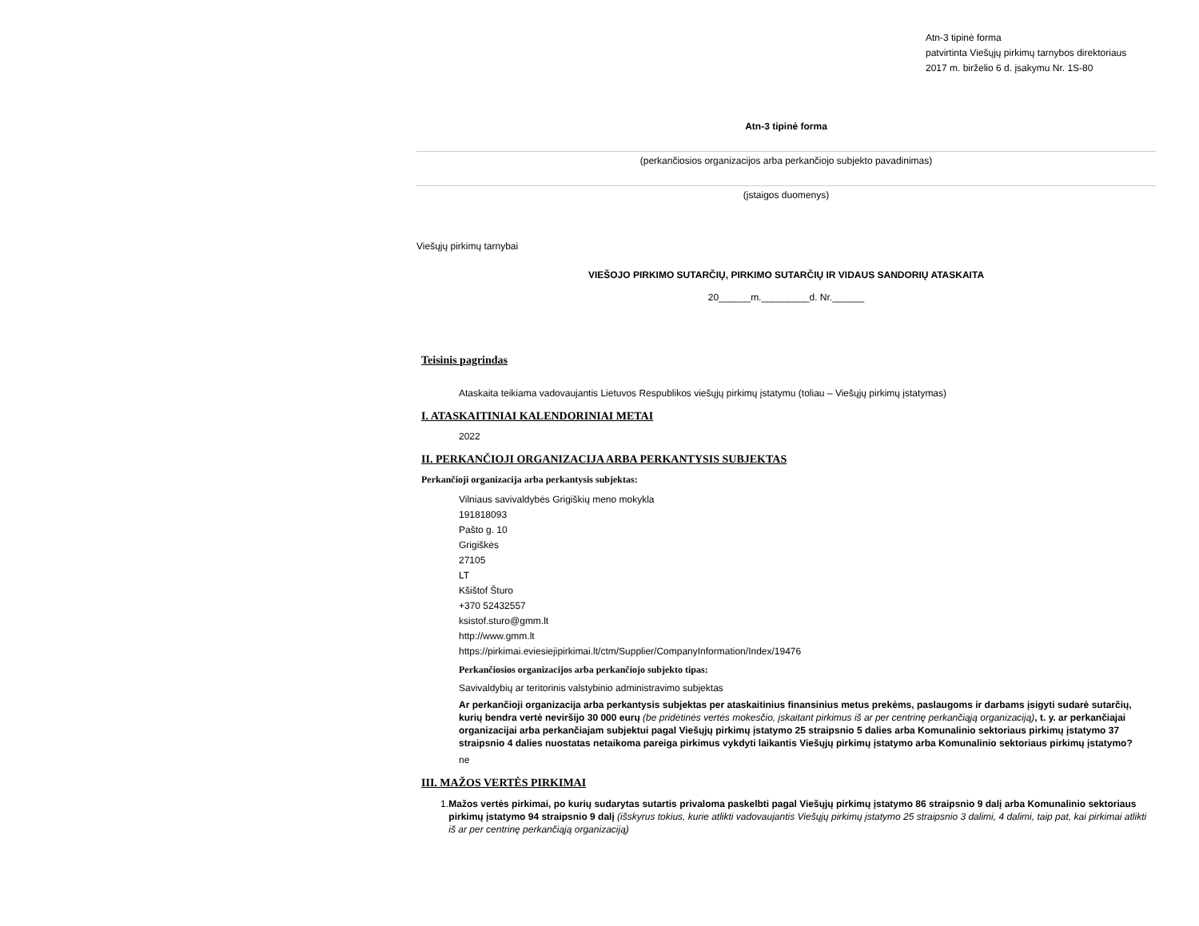Atn-3 tipinė forma
patvirtinta Viešųjų pirkimų tarnybos direktoriaus
2017 m. birželio 6 d. įsakymu Nr. 1S-80
Atn-3 tipinė forma
(perkančiosios organizacijos arba perkančiojo subjekto pavadinimas)
(įstaigos duomenys)
Viešųjų pirkimų tarnybai
VIEŠOJO PIRKIMO SUTARČIŲ, PIRKIMO SUTARČIŲ IR VIDAUS SANDORIŲ ATASKAITA
20______m._________d. Nr.______
Teisinis pagrindas
Ataskaita teikiama vadovaujantis Lietuvos Respublikos viešųjų pirkimų įstatymu (toliau – Viešųjų pirkimų įstatymas)
I. ATASKAITINIAI KALENDORINIAI METAI
2022
II. PERKANČIOJI ORGANIZACIJA ARBA PERKANTYSIS SUBJEKTAS
Perkančioji organizacija arba perkantysis subjektas:
Vilniaus savivaldybės Grigiškių meno mokykla
191818093
Pašto g. 10
Grigiškės
27105
LT
Kšištof Šturo
+370 52432557
ksistof.sturo@gmm.lt
http://www.gmm.lt
https://pirkimai.eviesiejipirkimai.lt/ctm/Supplier/CompanyInformation/Index/19476
Perkančiosios organizacijos arba perkančiojo subjekto tipas:
Savivaldybių ar teritorinis valstybinio administravimo subjektas
Ar perkančioji organizacija arba perkantysis subjektas per ataskaitinius finansinius metus prekėms, paslaugoms ir darbams įsigyti sudarė sutarčių, kurių bendra vertė neviršijo 30 000 eurų (be pridėtinės vertės mokesčio, įskaitant pirkimus iš ar per centrinę perkančiąją organizaciją), t. y. ar perkančiajai organizacijai arba perkančiajam subjektui pagal Viešųjų pirkimų įstatymo 25 straipsnio 5 dalies arba Komunalinio sektoriaus pirkimų įstatymo 37 straipsnio 4 dalies nuostatas netaikoma pareiga pirkimus vykdyti laikantis Viešųjų pirkimų įstatymo arba Komunalinio sektoriaus pirkimų įstatymo?
ne
III. MAŽOS VERTĖS PIRKIMAI
1. Mažos vertės pirkimai, po kurių sudarytas sutartis privaloma paskelbti pagal Viešųjų pirkimų įstatymo 86 straipsnio 9 dalį arba Komunalinio sektoriaus pirkimų įstatymo 94 straipsnio 9 dalį (išskyrus tokius, kurie atlikti vadovaujantis Viešųjų pirkimų įstatymo 25 straipsnio 3 dalimi, 4 dalimi, taip pat, kai pirkimai atlikti iš ar per centrinę perkančiąją organizaciją)